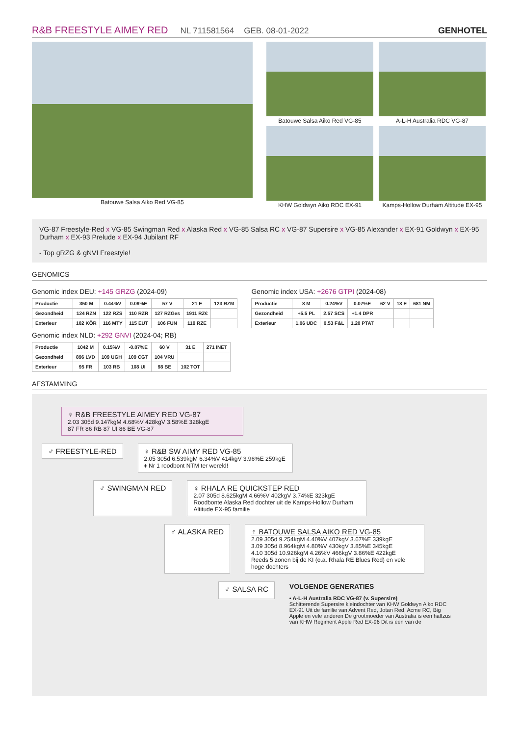R&B FREESTYLE AIMEY RED NL 711581564 GEB. 08-01-2022 GENHOTEL
Batouwe Salsa Aiko Red VG-85 Batouwe Salsa Aiko Red VG-85
A-L-H Australia RDC VG-87
KHW Goldwyn Aiko RDC EX-91
Kamps-Hollow Durham Altitude EX-95
VG-87 Freestyle-Red x VG-85 Swingman Red x Alaska Red x VG-85 Salsa RC x VG-87 Supersire x VG-85 Alexander x EX-91 Goldwyn x EX-95 Durham x EX-93 Prelude x EX-94 Jubilant RF
- Top gRZG & gNVI Freestyle!
GENOMICS
Genomic index DEU: +145 GRZG (2024-09)
| Productie | 350 M | 0.44%V | 0.09%E | 57 V | 21 E | 123 RZM |
| Gezondheid | 124 RZN | 122 RZS | 110 RZR | 127 RZGes | 1911 RZ€ | |
| Exterieur | 102 KÖR | 116 MTY | 115 EUT | 106 FUN | 119 RZE | |
Genomic index NLD: +292 GNVI (2024-04; RB)
| Productie | 1042 M | 0.15%V | -0.07%E | 60 V | 31 E | 271 INET |
| Gezondheid | 896 LVD | 109 UGH | 109 CGT | 104 VRU | | |
| Exterieur | 95 FR | 103 RB | 108 UI | 98 BE | 102 TOT | |
Genomic index USA: +2676 GTPI (2024-08)
| Productie | 8 M | 0.24%V | 0.07%E | 62 V | 18 E | 681 NM |
| Gezondheid | +5.5 PL | 2.57 SCS | +1.4 DPR | | | |
| Exterieur | 1.06 UDC | 0.53 F&L | 1.20 PTAT | | | |
AFSTAMMING
♀ R&B FREESTYLE AIMEY RED VG-87
2.03 305d 9.147kgM 4.68%V 428kgV 3.58%E 328kgE
87 FR 86 RB 87 UI 86 BE VG-87
♂ FREESTYLE-RED ♀ R&B SW AIMY RED VG-85
2.05 305d 6.539kgM 6.34%V 414kgV 3.96%E 259kgE
♦ Nr 1 roodbont NTM ter wereld!
♂ SWINGMAN RED ♀ RHALA RE QUICKSTEP RED
2.07 305d 8.625kgM 4.66%V 402kgV 3.74%E 323kgE
Roodbonte Alaska Red dochter uit de Kamps-Hollow Durham Altitude EX-95 familie
♂ ALASKA RED ♀ BATOUWE SALSA AIKO RED VG-85
2.09 305d 9.254kgM 4.40%V 407kgV 3.67%E 339kgE
3.09 305d 8.964kgM 4.80%V 430kgV 3.85%E 345kgE
4.10 305d 10.926kgM 4.26%V 466kgV 3.86%E 422kgE
Reeds 5 zonen bij de KI (o.a. Rhala RE Blues Red) en vele hoge dochters
♂ SALSA RC
VOLGENDE GENERATIES
• A-L-H Australia RDC VG-87 (v. Supersire)
Schitterende Supersire kleindochter van KHW Goldwyn Aiko RDC EX-91 Uit de familie van Advent Red, Jotan Red, Acme RC, Big Apple en vele anderen De grootmoeder van Australia is een halfzus van KHW Regiment Apple Red EX-96 Dit is één van de